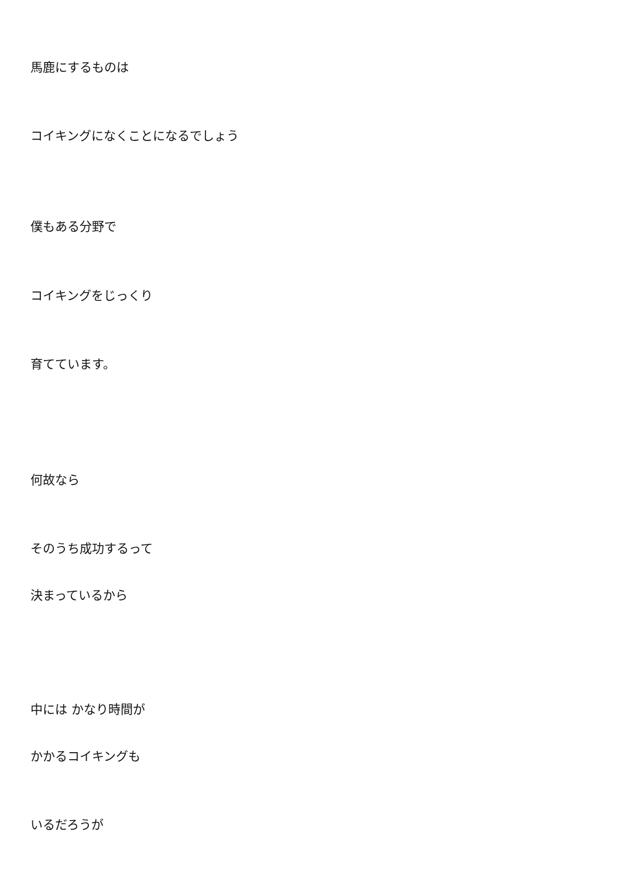馬鹿にするものは
コイキングになくことになるでしょう
僕もある分野で
コイキングをじっくり
育てています。
何故なら
そのうち成功するって
決まっているから
中には かなり時間が
かかるコイキングも
いるだろうが